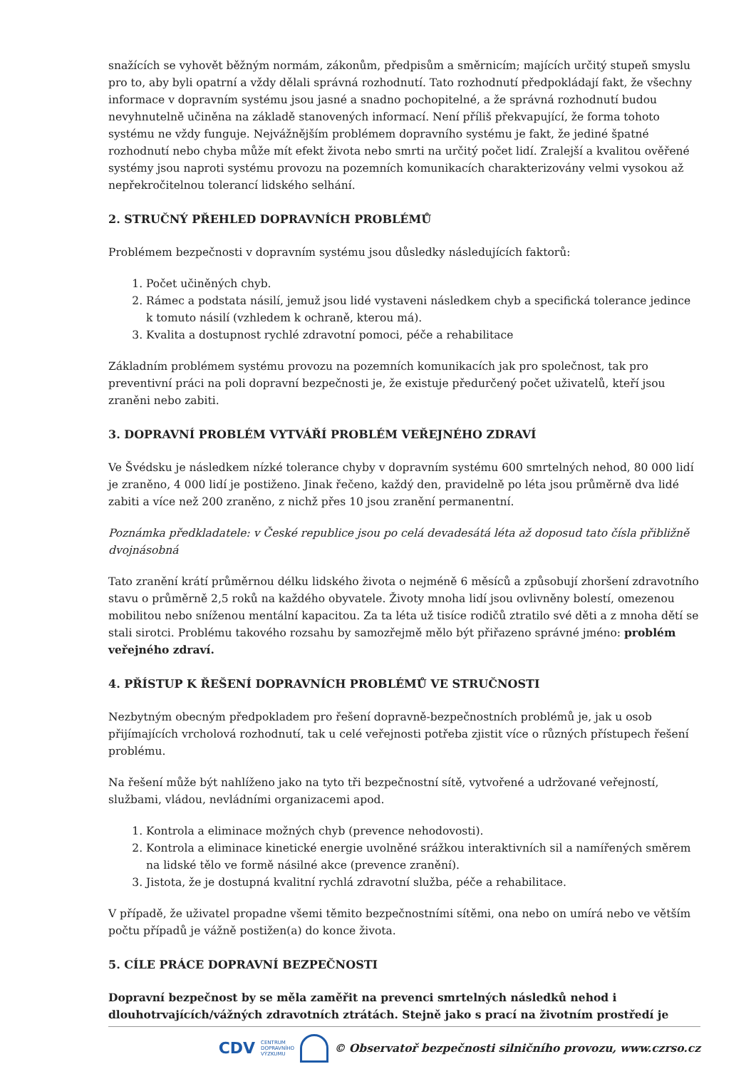snažících se vyhovět běžným normám, zákonům, předpisům a směrnicím; majících určitý stupeň smyslu pro to, aby byli opatrní a vždy dělali správná rozhodnutí. Tato rozhodnutí předpokládají fakt, že všechny informace v dopravním systému jsou jasné a snadno pochopitelné, a že správná rozhodnutí budou nevyhnutelně učiněna na základě stanovených informací. Není příliš překvapující, že forma tohoto systému ne vždy funguje. Nejvážnějším problémem dopravního systému je fakt, že jediné špatné rozhodnutí nebo chyba může mít efekt života nebo smrti na určitý počet lidí. Zralejší a kvalitou ověřené systémy jsou naproti systému provozu na pozemních komunikacích charakterizovány velmi vysokou až nepřekročitelnou tolerancí lidského selhání.
2. STRUČNÝ PŘEHLED DOPRAVNÍCH PROBLÉMŮ
Problémem bezpečnosti v dopravním systému jsou důsledky následujících faktorů:
1. Počet učiněných chyb.
2. Rámec a podstata násilí, jemuž jsou lidé vystaveni následkem chyb a specifická tolerance jedince k tomuto násilí (vzhledem k ochraně, kterou má).
3. Kvalita a dostupnost rychlé zdravotní pomoci, péče a rehabilitace
Základním problémem systému provozu na pozemních komunikacích jak pro společnost, tak pro preventivní práci na poli dopravní bezpečnosti je, že existuje předurčený počet uživatelů, kteří jsou zraněni nebo zabiti.
3. DOPRAVNÍ PROBLÉM VYTVÁŘÍ PROBLÉM VEŘEJNÉHO ZDRAVÍ
Ve Švédsku je následkem nízké tolerance chyby v dopravním systému 600 smrtelných nehod, 80 000 lidí je zraněno, 4 000 lidí je postiženo. Jinak řečeno, každý den, pravidelně po léta jsou průměrně dva lidé zabiti a více než 200 zraněno, z nichž přes 10 jsou zranění permanentní.
Poznámka předkladatele: v České republice jsou po celá devadesátá léta až doposud tato čísla přibližně dvojnásobná
Tato zranění krátí průměrnou délku lidského života o nejméně 6 měsíců a způsobují zhoršení zdravotního stavu o průměrně 2,5 roků na každého obyvatele. Životy mnoha lidí jsou ovlivněny bolestí, omezenou mobilitou nebo sníženou mentální kapacitou. Za ta léta už tisíce rodičů ztratilo své děti a z mnoha dětí se stali sirotci. Problému takového rozsahu by samozřejmě mělo být přiřazeno správné jméno: problém veřejného zdraví.
4. PŘÍSTUP K ŘEŠENÍ DOPRAVNÍCH PROBLÉMŮ VE STRUČNOSTI
Nezbytným obecným předpokladem pro řešení dopravně-bezpečnostních problémů je, jak u osob přijímajících vrcholová rozhodnutí, tak u celé veřejnosti potřeba zjistit více o různých přístupech řešení problému.
Na řešení může být nahlíženo jako na tyto tři bezpečnostní sítě, vytvořené a udržované veřejností, službami, vládou, nevládními organizacemi apod.
1. Kontrola a eliminace možných chyb (prevence nehodovosti).
2. Kontrola a eliminace kinetické energie uvolněné srážkou interaktivních sil a namířených směrem na lidské tělo ve formě násilné akce (prevence zranění).
3. Jistota, že je dostupná kvalitní rychlá zdravotní služba, péče a rehabilitace.
V případě, že uživatel propadne všemi těmito bezpečnostními sítěmi, ona nebo on umírá nebo ve větším počtu případů je vážně postižen(a) do konce života.
5. CÍLE PRÁCE DOPRAVNÍ BEZPEČNOSTI
Dopravní bezpečnost by se měla zaměřit na prevenci smrtelných následků nehod i dlouhotrvajících/vážných zdravotních ztrátách. Stejně jako s prací na životním prostředí je
CDV CENTRUM
DOPRAVNÍHO
VÝZKUMU
© Observatoř bezpečnosti silničního provozu, www.czrso.cz